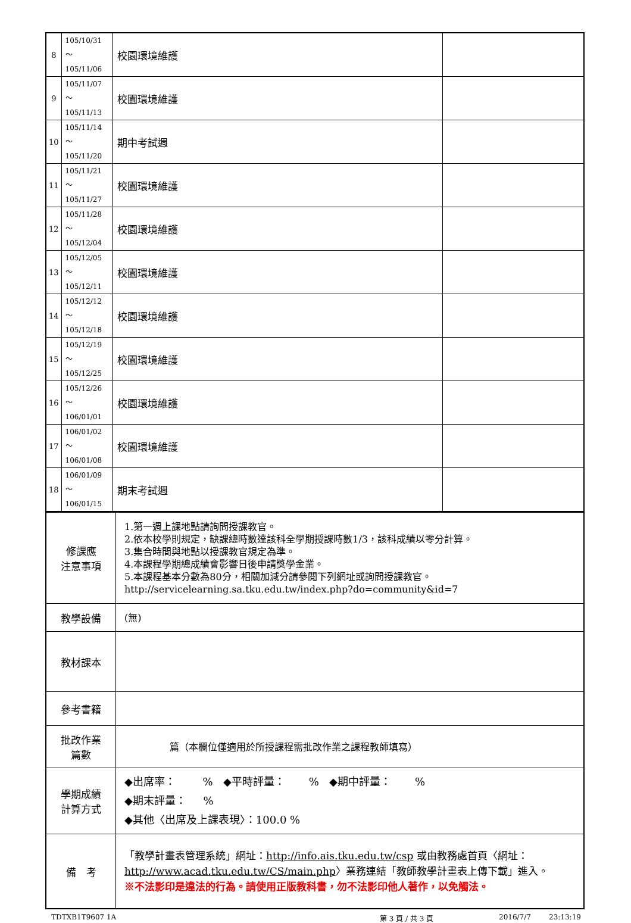| 8 | 105/10/31～ 105/11/06 | 校園環境維護 | |
| 9 | 105/11/07～ 105/11/13 | 校園環境維護 | |
| 10 | 105/11/14～ 105/11/20 | 期中考試週 | |
| 11 | 105/11/21～ 105/11/27 | 校園環境維護 | |
| 12 | 105/11/28～ 105/12/04 | 校園環境維護 | |
| 13 | 105/12/05～ 105/12/11 | 校園環境維護 | |
| 14 | 105/12/12～ 105/12/18 | 校園環境維護 | |
| 15 | 105/12/19～ 105/12/25 | 校園環境維護 | |
| 16 | 105/12/26～ 106/01/01 | 校園環境維護 | |
| 17 | 106/01/02～ 106/01/08 | 校園環境維護 | |
| 18 | 106/01/09～ 106/01/15 | 期末考試週 | |
| 修課應 注意事項 | 1.第一週上課地點請詢問授課教官。 2.依本校學則規定，缺課總時數達該科全學期授課時數1/3，該科成績以零分計算。 3.集合時間與地點以授課教官規定為準。 4.本課程學期總成績會影響日後申請獎學金業。 5.本課程基本分數為80分，相關加減分請參閱下列網址或詢問授課教官。http://servicelearning.sa.tku.edu.tw/index.php?do=community&id=7 |
| 教學設備 | (無) |
| 教材課本 | |
| 參考書籍 | |
| 批改作業 篇數 | 篇（本欄位僅適用於所授課程需批改作業之課程教師填寫） |
| 學期成績 計算方式 | ◆出席率： % ◆平時評量： % ◆期中評量： % ◆期末評量： % ◆其他〈出席及上課表現〉：100.0 % |
| 備 考 | 「教學計畫表管理系統」網址： http://info.ais.tku.edu.tw/csp 或由教務處首頁〈網址： http://www.acad.tku.edu.tw/CS/main.php 〉業務連結「教師教學計畫表上傳下載」進入。 ※不法影印是違法的行為。請使用正版教科書，勿不法影印他人著作，以免觸法。 |
TDTXB1T9607 1A 第 3 頁 / 共 3 頁 2016/7/7 23:13:19